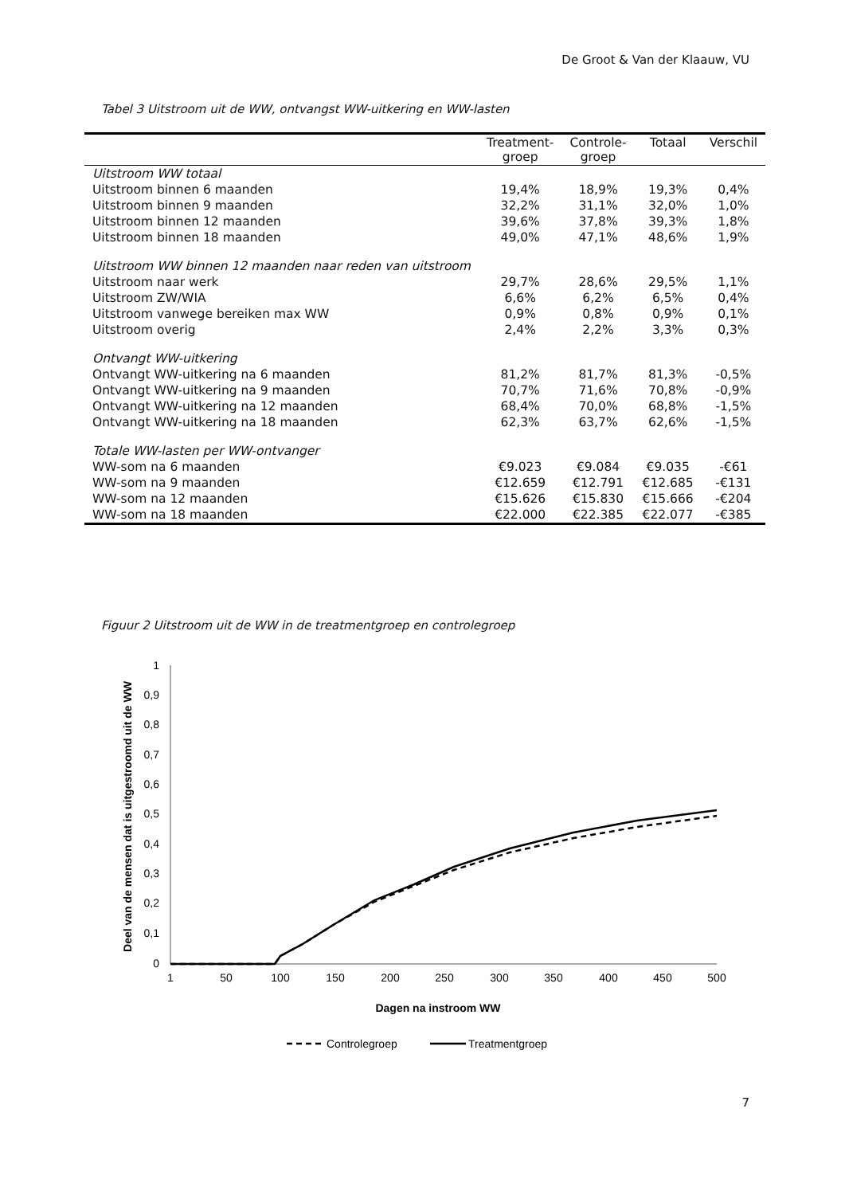De Groot & Van der Klaauw, VU
Tabel 3 Uitstroom uit de WW, ontvangst WW-uitkering en WW-lasten
| | Treatment- groep | Controle- groep | Totaal | Verschil |
| --- | --- | --- | --- | --- |
| Uitstroom WW totaal | | | | |
| Uitstroom binnen 6 maanden | 19,4% | 18,9% | 19,3% | 0,4% |
| Uitstroom binnen 9 maanden | 32,2% | 31,1% | 32,0% | 1,0% |
| Uitstroom binnen 12 maanden | 39,6% | 37,8% | 39,3% | 1,8% |
| Uitstroom binnen 18 maanden | 49,0% | 47,1% | 48,6% | 1,9% |
| Uitstroom WW binnen 12 maanden naar reden van uitstroom | | | | |
| Uitstroom naar werk | 29,7% | 28,6% | 29,5% | 1,1% |
| Uitstroom ZW/WIA | 6,6% | 6,2% | 6,5% | 0,4% |
| Uitstroom vanwege bereiken max WW | 0,9% | 0,8% | 0,9% | 0,1% |
| Uitstroom overig | 2,4% | 2,2% | 3,3% | 0,3% |
| Ontvangt WW-uitkering | | | | |
| Ontvangt WW-uitkering na 6 maanden | 81,2% | 81,7% | 81,3% | -0,5% |
| Ontvangt WW-uitkering na 9 maanden | 70,7% | 71,6% | 70,8% | -0,9% |
| Ontvangt WW-uitkering na 12 maanden | 68,4% | 70,0% | 68,8% | -1,5% |
| Ontvangt WW-uitkering na 18 maanden | 62,3% | 63,7% | 62,6% | -1,5% |
| Totale WW-lasten per WW-ontvanger | | | | |
| WW-som na 6 maanden | €9.023 | €9.084 | €9.035 | -€61 |
| WW-som na 9 maanden | €12.659 | €12.791 | €12.685 | -€131 |
| WW-som na 12 maanden | €15.626 | €15.830 | €15.666 | -€204 |
| WW-som na 18 maanden | €22.000 | €22.385 | €22.077 | -€385 |
Figuur 2 Uitstroom uit de WW in de treatmentgroep en controlegroep
Deel van de mensen dat is uitgestroomd uit de WW
1
0,9
0,8
0,7
0,6
0,5
0,4
0,3
0,2
0,1
0
1
50
100
150
200
250
300
350
400
450
500
Dagen na instroom WW
Controlegroep
Treatmentgroep
7